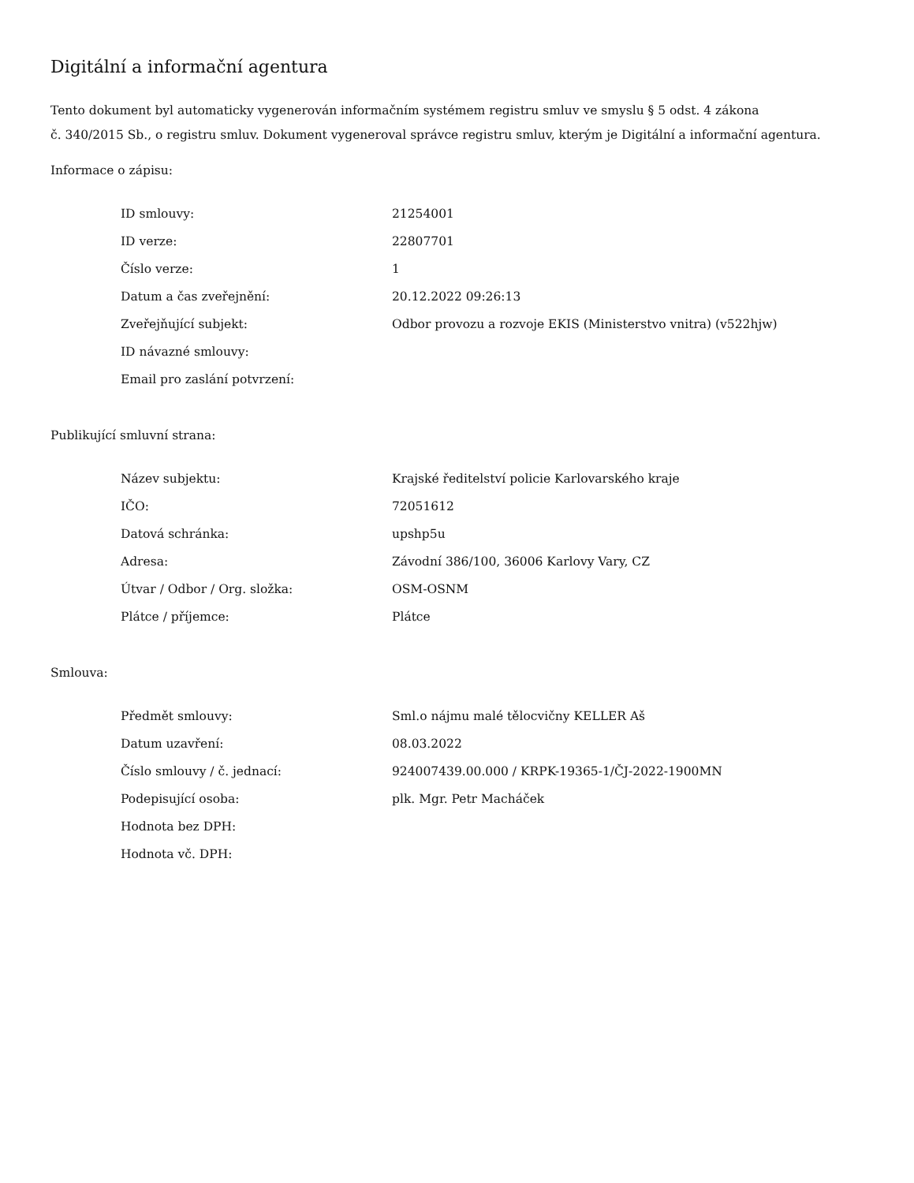Digitální a informační agentura
Tento dokument byl automaticky vygenerován informačním systémem registru smluv ve smyslu § 5 odst. 4 zákona
č. 340/2015 Sb., o registru smluv. Dokument vygeneroval správce registru smluv, kterým je Digitální a informační agentura.
Informace o zápisu:
| ID smlouvy: | 21254001 |
| ID verze: | 22807701 |
| Číslo verze: | 1 |
| Datum a čas zveřejnění: | 20.12.2022 09:26:13 |
| Zveřejňující subjekt: | Odbor provozu a rozvoje EKIS (Ministerstvo vnitra) (v522hjw) |
| ID návazné smlouvy: | |
| Email pro zaslání potvrzení: | |
Publikující smluvní strana:
| Název subjektu: | Krajské ředitelství policie Karlovarského kraje |
| IČO: | 72051612 |
| Datová schránka: | upshp5u |
| Adresa: | Závodní 386/100, 36006 Karlovy Vary, CZ |
| Útvar / Odbor / Org. složka: | OSM-OSNM |
| Plátce / příjemce: | Plátce |
Smlouva:
| Předmět smlouvy: | Sml.o nájmu malé tělocvičny KELLER Aš |
| Datum uzavření: | 08.03.2022 |
| Číslo smlouvy / č. jednací: | 924007439.00.000 / KRPK-19365-1/ČJ-2022-1900MN |
| Podepisující osoba: | plk. Mgr. Petr Macháček |
| Hodnota bez DPH: | |
| Hodnota vč. DPH: | |